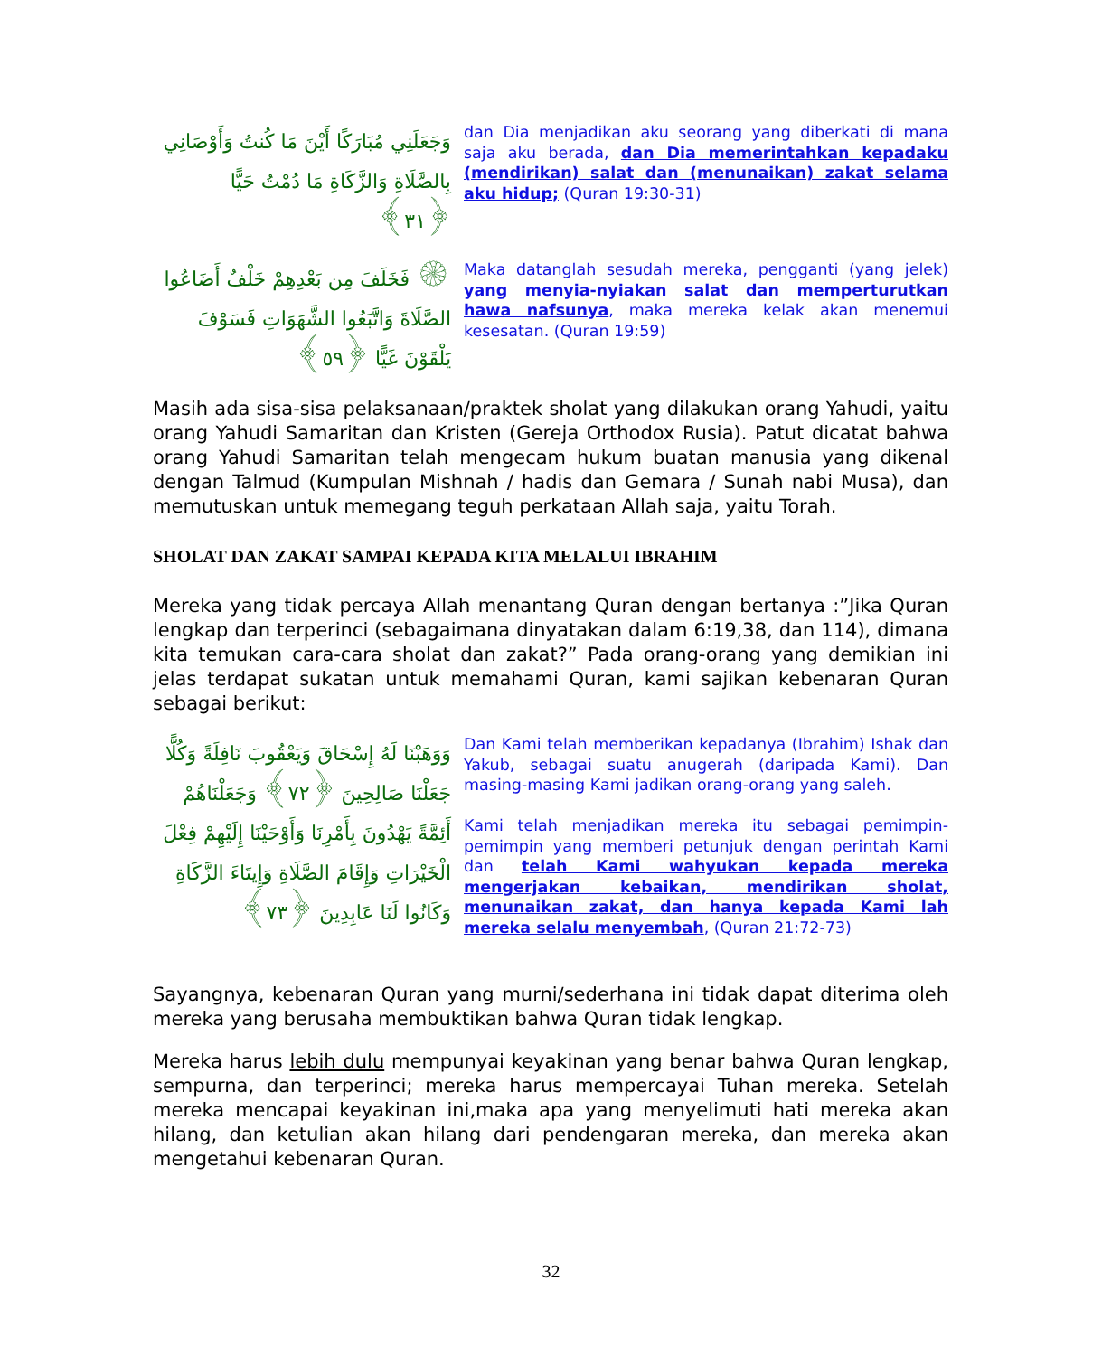وَجَعَلَنِي مُبَارَكًا أَيْنَ مَا كُنتُ وَأَوْصَانِي بِالصَّلَاةِ وَالزَّكَاةِ مَا دُمْتُ حَيًّا ﴿٣١﴾
dan Dia menjadikan aku seorang yang diberkati di mana saja aku berada, dan Dia memerintahkan kepadaku (mendirikan) salat dan (menunaikan) zakat selama aku hidup; (Quran 19:30-31)
۞ فَخَلَفَ مِن بَعْدِهِمْ خَلْفٌ أَضَاعُوا الصَّلَاةَ وَاتَّبَعُوا الشَّهَوَاتِ فَسَوْفَ يَلْقَوْنَ غَيًّا ﴿٥٩﴾
Maka datanglah sesudah mereka, pengganti (yang jelek) yang menyia-nyiakan salat dan memperturutkan hawa nafsunya, maka mereka kelak akan menemui kesesatan. (Quran 19:59)
Masih ada sisa-sisa pelaksanaan/praktek sholat yang dilakukan orang Yahudi, yaitu orang Yahudi Samaritan dan Kristen (Gereja Orthodox Rusia). Patut dicatat bahwa orang Yahudi Samaritan telah mengecam hukum buatan manusia yang dikenal dengan Talmud (Kumpulan Mishnah / hadis dan Gemara / Sunah nabi Musa), dan memutuskan untuk memegang teguh perkataan Allah saja, yaitu Torah.
SHOLAT DAN ZAKAT SAMPAI KEPADA KITA MELALUI IBRAHIM
Mereka yang tidak percaya Allah menantang Quran dengan bertanya :”Jika Quran lengkap dan terperinci (sebagaimana dinyatakan dalam 6:19,38, dan 114), dimana kita temukan cara-cara sholat dan zakat?” Pada orang-orang yang demikian ini jelas terdapat sukatan untuk memahami Quran, kami sajikan kebenaran Quran sebagai berikut:
وَوَهَبْنَا لَهُ إِسْحَاقَ وَيَعْقُوبَ نَافِلَةً وَكُلًّا جَعَلْنَا صَالِحِينَ ﴿٧٢﴾ وَجَعَلْنَاهُمْ أَئِمَّةً يَهْدُونَ بِأَمْرِنَا وَأَوْحَيْنَا إِلَيْهِمْ فِعْلَ الْخَيْرَاتِ وَإِقَامَ الصَّلَاةِ وَإِيتَاءَ الزَّكَاةِ وَكَانُوا لَنَا عَابِدِينَ ﴿٧٣﴾
Dan Kami telah memberikan kepadanya (Ibrahim) Ishak dan Yakub, sebagai suatu anugerah (daripada Kami). Dan masing-masing Kami jadikan orang-orang yang saleh.
Kami telah menjadikan mereka itu sebagai pemimpin-pemimpin yang memberi petunjuk dengan perintah Kami dan telah Kami wahyukan kepada mereka mengerjakan kebaikan, mendirikan sholat, menunaikan zakat, dan hanya kepada Kami lah mereka selalu menyembah, (Quran 21:72-73)
Sayangnya, kebenaran Quran yang murni/sederhana ini tidak dapat diterima oleh mereka yang berusaha membuktikan bahwa Quran tidak lengkap.
Mereka harus lebih dulu mempunyai keyakinan yang benar bahwa Quran lengkap, sempurna, dan terperinci; mereka harus mempercayai Tuhan mereka. Setelah mereka mencapai keyakinan ini,maka apa yang menyelimuti hati mereka akan hilang, dan ketulian akan hilang dari pendengaran mereka, dan mereka akan mengetahui kebenaran Quran.
32